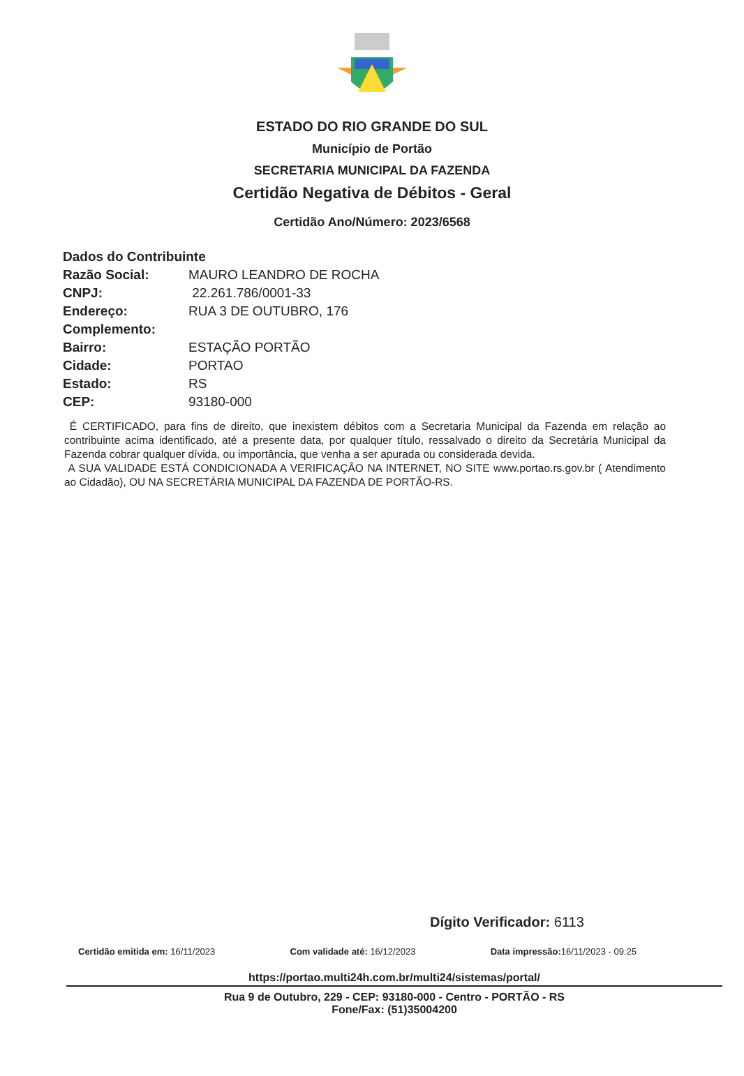ESTADO DO RIO GRANDE DO SUL
Município de Portão
SECRETARIA MUNICIPAL DA FAZENDA
Certidão Negativa de Débitos - Geral
Certidão Ano/Número: 2023/6568
Dados do Contribuinte
Razão Social: MAURO LEANDRO DE ROCHA
CNPJ: 22.261.786/0001-33
Endereço: RUA 3 DE OUTUBRO, 176
Complemento:
Bairro: ESTAÇÃO PORTÃO
Cidade: PORTAO
Estado: RS
CEP: 93180-000
É CERTIFICADO, para fins de direito, que inexistem débitos com a Secretaria Municipal da Fazenda em relação ao contribuinte acima identificado, até a presente data, por qualquer título, ressalvado o direito da Secretária Municipal da Fazenda cobrar qualquer dívida, ou importância, que venha a ser apurada ou considerada devida.
A SUA VALIDADE ESTÁ CONDICIONADA A VERIFICAÇÃO NA INTERNET, NO SITE www.portao.rs.gov.br ( Atendimento ao Cidadão), OU NA SECRETÁRIA MUNICIPAL DA FAZENDA DE PORTÃO-RS.
Dígito Verificador: 6113
Certidão emitida em: 16/11/2023 Com validade até: 16/12/2023 Data impressão: 16/11/2023 - 09:25
https://portao.multi24h.com.br/multi24/sistemas/portal/
Rua 9 de Outubro, 229 - CEP: 93180-000 - Centro - PORTÃO - RS
Fone/Fax: (51)35004200